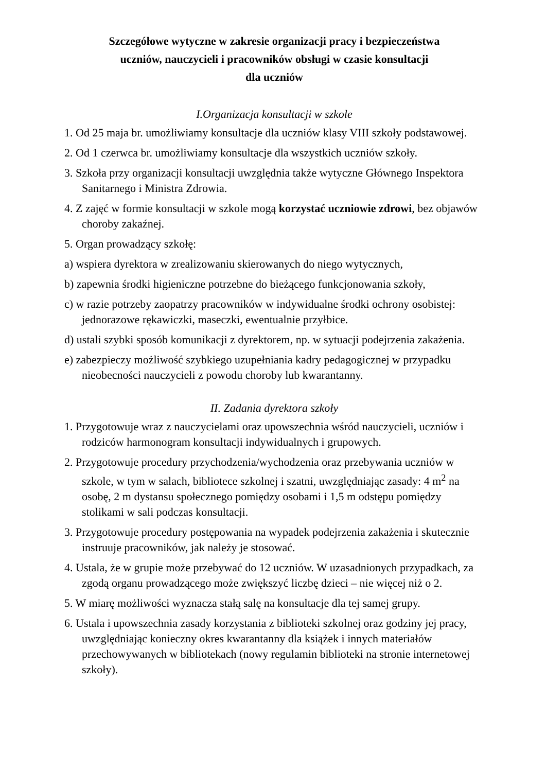Szczegółowe wytyczne w zakresie organizacji pracy i bezpieczeństwa
uczniów, nauczycieli i pracowników obsługi w czasie konsultacji
dla uczniów
I.Organizacja konsultacji w szkole
1. Od 25 maja br. umożliwiamy konsultacje dla uczniów klasy VIII szkoły podstawowej.
2. Od 1 czerwca br. umożliwiamy konsultacje dla wszystkich uczniów szkoły.
3. Szkoła przy organizacji konsultacji uwzględnia także wytyczne Głównego Inspektora Sanitarnego i Ministra Zdrowia.
4. Z zajęć w formie konsultacji w szkole mogą korzystać uczniowie zdrowi, bez objawów choroby zakaźnej.
5. Organ prowadzący szkołę:
a) wspiera dyrektora w zrealizowaniu skierowanych do niego wytycznych,
b) zapewnia środki higieniczne potrzebne do bieżącego funkcjonowania szkoły,
c) w razie potrzeby zaopatrzy pracowników w indywidualne środki ochrony osobistej: jednorazowe rękawiczki, maseczki, ewentualnie przyłbice.
d) ustali szybki sposób komunikacji z dyrektorem, np. w sytuacji podejrzenia zakażenia.
e) zabezpieczy możliwość szybkiego uzupełniania kadry pedagogicznej w przypadku nieobecności nauczycieli z powodu choroby lub kwarantanny.
II. Zadania dyrektora szkoły
1. Przygotowuje wraz z nauczycielami oraz upowszechnia wśród nauczycieli, uczniów i rodziców harmonogram konsultacji indywidualnych i grupowych.
2. Przygotowuje procedury przychodzenia/wychodzenia oraz przebywania uczniów w szkole, w tym w salach, bibliotece szkolnej i szatni, uwzględniając zasady: 4 m<sup>2</sup> na osobę, 2 m dystansu społecznego pomiędzy osobami i 1,5 m odstępu pomiędzy stolikami w sali podczas konsultacji.
3. Przygotowuje procedury postępowania na wypadek podejrzenia zakażenia i skutecznie instruuje pracowników, jak należy je stosować.
4. Ustala, że w grupie może przebywać do 12 uczniów. W uzasadnionych przypadkach, za zgodą organu prowadzącego może zwiększyć liczbę dzieci – nie więcej niż o 2.
5. W miarę możliwości wyznacza stałą salę na konsultacje dla tej samej grupy.
6. Ustala i upowszechnia zasady korzystania z biblioteki szkolnej oraz godziny jej pracy, uwzględniając konieczny okres kwarantanny dla książek i innych materiałów przechowywanych w bibliotekach (nowy regulamin biblioteki na stronie internetowej szkoły).